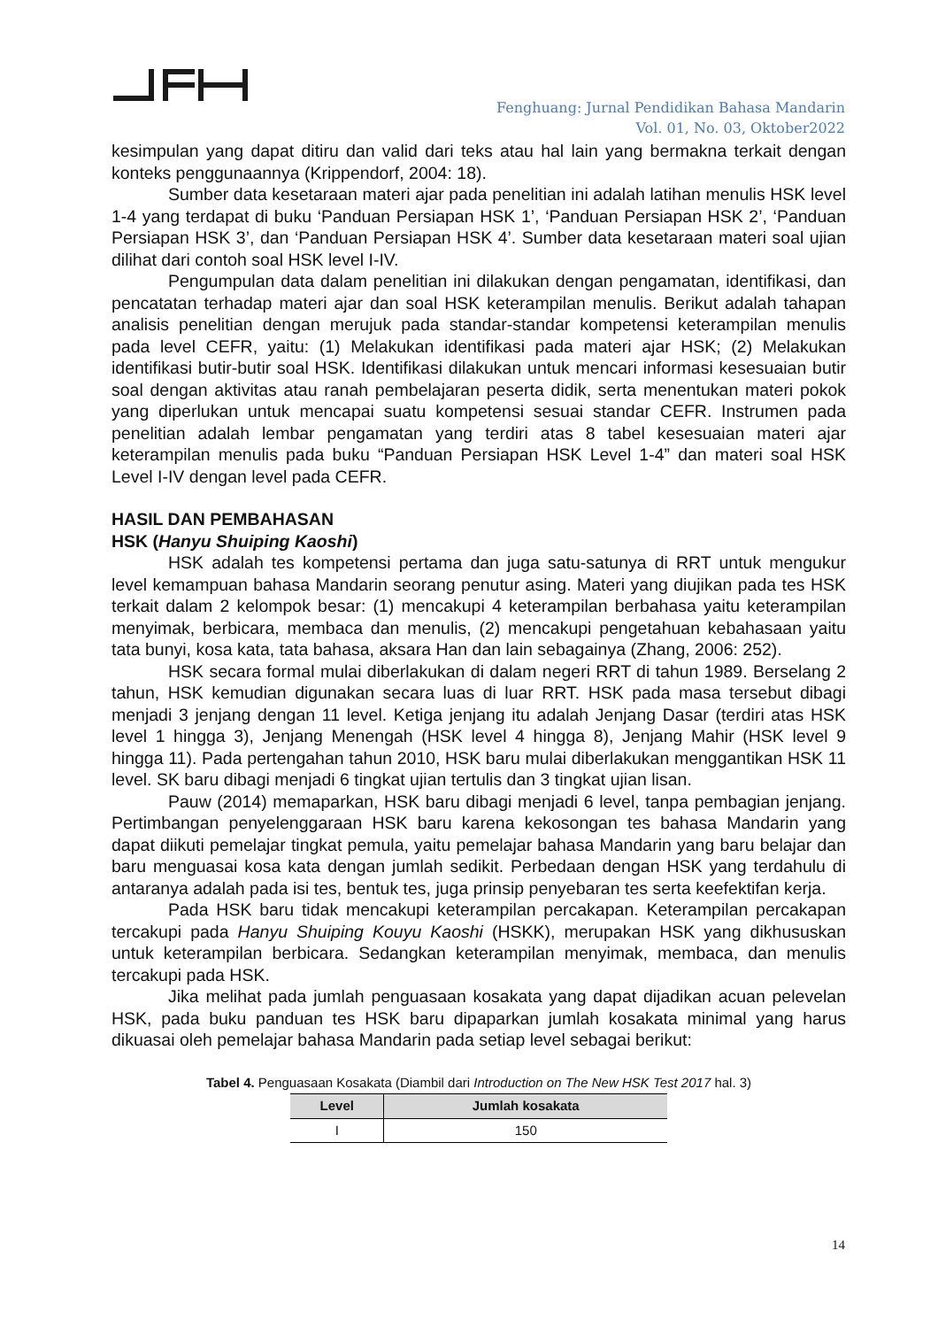Fenghuang: Jurnal Pendidikan Bahasa Mandarin
Vol. 01, No. 03, Oktober2022
kesimpulan yang dapat ditiru dan valid dari teks atau hal lain yang bermakna terkait dengan konteks penggunaannya (Krippendorf, 2004: 18).
Sumber data kesetaraan materi ajar pada penelitian ini adalah latihan menulis HSK level 1-4 yang terdapat di buku ‘Panduan Persiapan HSK 1’, ‘Panduan Persiapan HSK 2’, ‘Panduan Persiapan HSK 3’, dan ‘Panduan Persiapan HSK 4’. Sumber data kesetaraan materi soal ujian dilihat dari contoh soal HSK level I-IV.
Pengumpulan data dalam penelitian ini dilakukan dengan pengamatan, identifikasi, dan pencatatan terhadap materi ajar dan soal HSK keterampilan menulis. Berikut adalah tahapan analisis penelitian dengan merujuk pada standar-standar kompetensi keterampilan menulis pada level CEFR, yaitu: (1) Melakukan identifikasi pada materi ajar HSK; (2) Melakukan identifikasi butir-butir soal HSK. Identifikasi dilakukan untuk mencari informasi kesesuaian butir soal dengan aktivitas atau ranah pembelajaran peserta didik, serta menentukan materi pokok yang diperlukan untuk mencapai suatu kompetensi sesuai standar CEFR. Instrumen pada penelitian adalah lembar pengamatan yang terdiri atas 8 tabel kesesuaian materi ajar keterampilan menulis pada buku “Panduan Persiapan HSK Level 1-4” dan materi soal HSK Level I-IV dengan level pada CEFR.
HASIL DAN PEMBAHASAN
HSK (Hanyu Shuiping Kaoshi)
HSK adalah tes kompetensi pertama dan juga satu-satunya di RRT untuk mengukur level kemampuan bahasa Mandarin seorang penutur asing. Materi yang diujikan pada tes HSK terkait dalam 2 kelompok besar: (1) mencakupi 4 keterampilan berbahasa yaitu keterampilan menyimak, berbicara, membaca dan menulis, (2) mencakupi pengetahuan kebahasaan yaitu tata bunyi, kosa kata, tata bahasa, aksara Han dan lain sebagainya (Zhang, 2006: 252).
HSK secara formal mulai diberlakukan di dalam negeri RRT di tahun 1989. Berselang 2 tahun, HSK kemudian digunakan secara luas di luar RRT. HSK pada masa tersebut dibagi menjadi 3 jenjang dengan 11 level. Ketiga jenjang itu adalah Jenjang Dasar (terdiri atas HSK level 1 hingga 3), Jenjang Menengah (HSK level 4 hingga 8), Jenjang Mahir (HSK level 9 hingga 11). Pada pertengahan tahun 2010, HSK baru mulai diberlakukan menggantikan HSK 11 level. SK baru dibagi menjadi 6 tingkat ujian tertulis dan 3 tingkat ujian lisan.
Pauw (2014) memaparkan, HSK baru dibagi menjadi 6 level, tanpa pembagian jenjang. Pertimbangan penyelenggaraan HSK baru karena kekosongan tes bahasa Mandarin yang dapat diikuti pemelajar tingkat pemula, yaitu pemelajar bahasa Mandarin yang baru belajar dan baru menguasai kosa kata dengan jumlah sedikit. Perbedaan dengan HSK yang terdahulu di antaranya adalah pada isi tes, bentuk tes, juga prinsip penyebaran tes serta keefektifan kerja.
Pada HSK baru tidak mencakupi keterampilan percakapan. Keterampilan percakapan tercakupi pada Hanyu Shuiping Kouyu Kaoshi (HSKK), merupakan HSK yang dikhususkan untuk keterampilan berbicara. Sedangkan keterampilan menyimak, membaca, dan menulis tercakupi pada HSK.
Jika melihat pada jumlah penguasaan kosakata yang dapat dijadikan acuan pelevelan HSK, pada buku panduan tes HSK baru dipaparkan jumlah kosakata minimal yang harus dikuasai oleh pemelajar bahasa Mandarin pada setiap level sebagai berikut:
Tabel 4. Penguasaan Kosakata (Diambil dari Introduction on The New HSK Test 2017 hal. 3)
| Level | Jumlah kosakata |
| --- | --- |
| I | 150 |
14